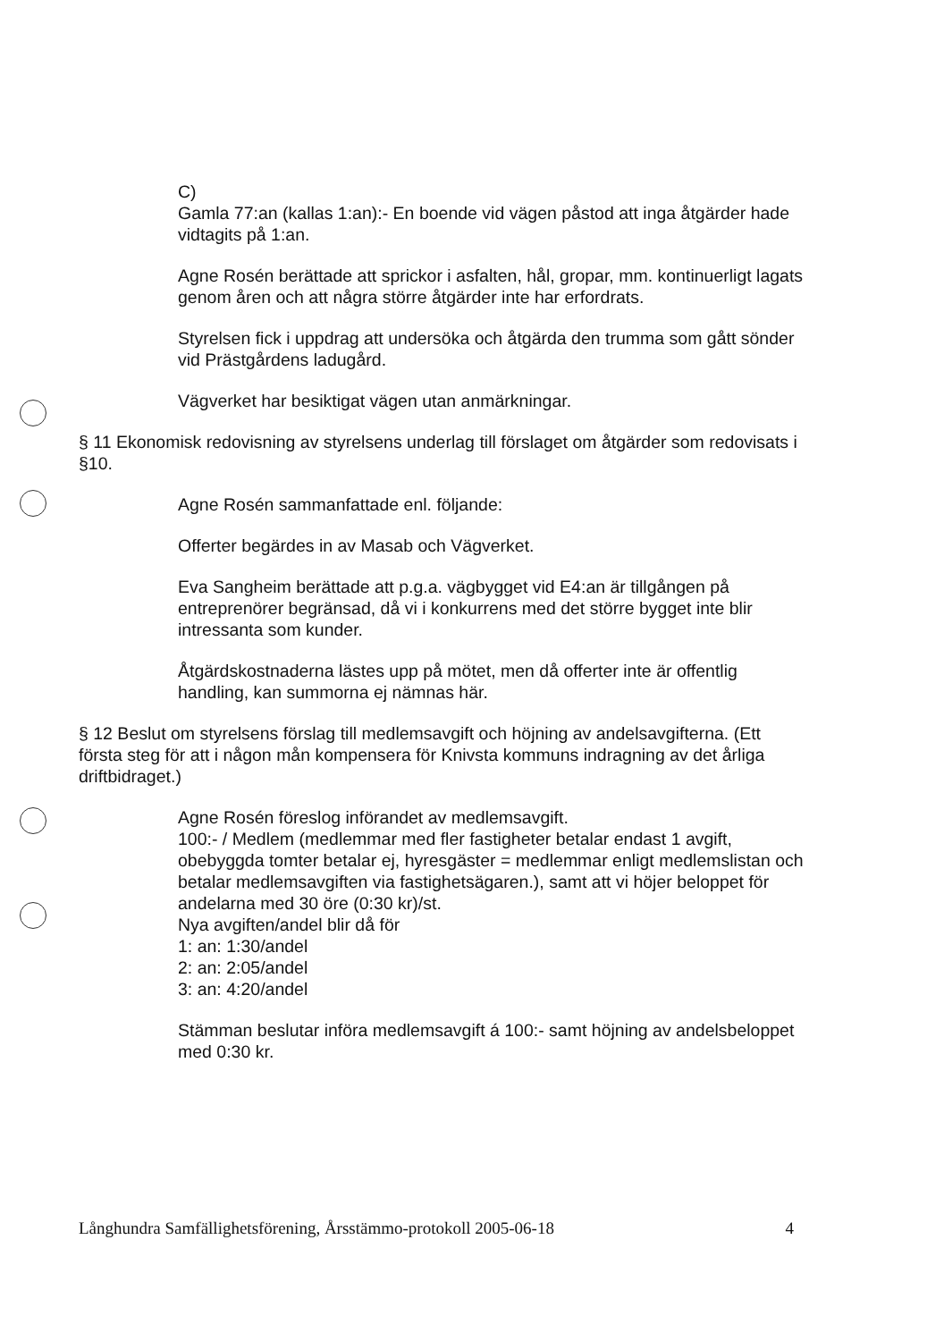C)
Gamla 77:an (kallas 1:an):- En boende vid vägen påstod att inga åtgärder hade vidtagits på 1:an.
Agne Rosén berättade att sprickor i asfalten, hål, gropar, mm. kontinuerligt lagats genom åren och att några större åtgärder inte har erfordrats.
Styrelsen fick i uppdrag att undersöka och åtgärda den trumma som gått sönder vid Prästgårdens ladugård.
Vägverket har besiktigat vägen utan anmärkningar.
§ 11 Ekonomisk redovisning av styrelsens underlag till förslaget om åtgärder som redovisats i §10.
Agne Rosén sammanfattade enl. följande:
Offerter begärdes in av Masab och Vägverket.
Eva Sangheim berättade att p.g.a. vägbygget vid E4:an är tillgången på entreprenörer begränsad, då vi i konkurrens med det större bygget inte blir intressanta som kunder.
Åtgärdskostnaderna lästes upp på mötet, men då offerter inte är offentlig handling, kan summorna ej nämnas här.
§ 12 Beslut om styrelsens förslag till medlemsavgift och höjning av andelsavgifterna. (Ett första steg för att i någon mån kompensera för Knivsta kommuns indragning av det årliga driftbidraget.)
Agne Rosén föreslog införandet av medlemsavgift.
100:- / Medlem (medlemmar med fler fastigheter betalar endast 1 avgift, obebyggda tomter betalar ej, hyresgäster = medlemmar enligt medlemslistan och betalar medlemsavgiften via fastighetsägaren.), samt att vi höjer beloppet för andelarna med 30 öre (0:30 kr)/st.
Nya avgiften/andel blir då för
1: an: 1:30/andel
2: an: 2:05/andel
3: an: 4:20/andel
Stämman beslutar införa medlemsavgift á 100:- samt höjning av andelsbeloppet med 0:30 kr.
Långhundra Samfällighetsförening, Årsstämmo-protokoll 2005-06-18 4